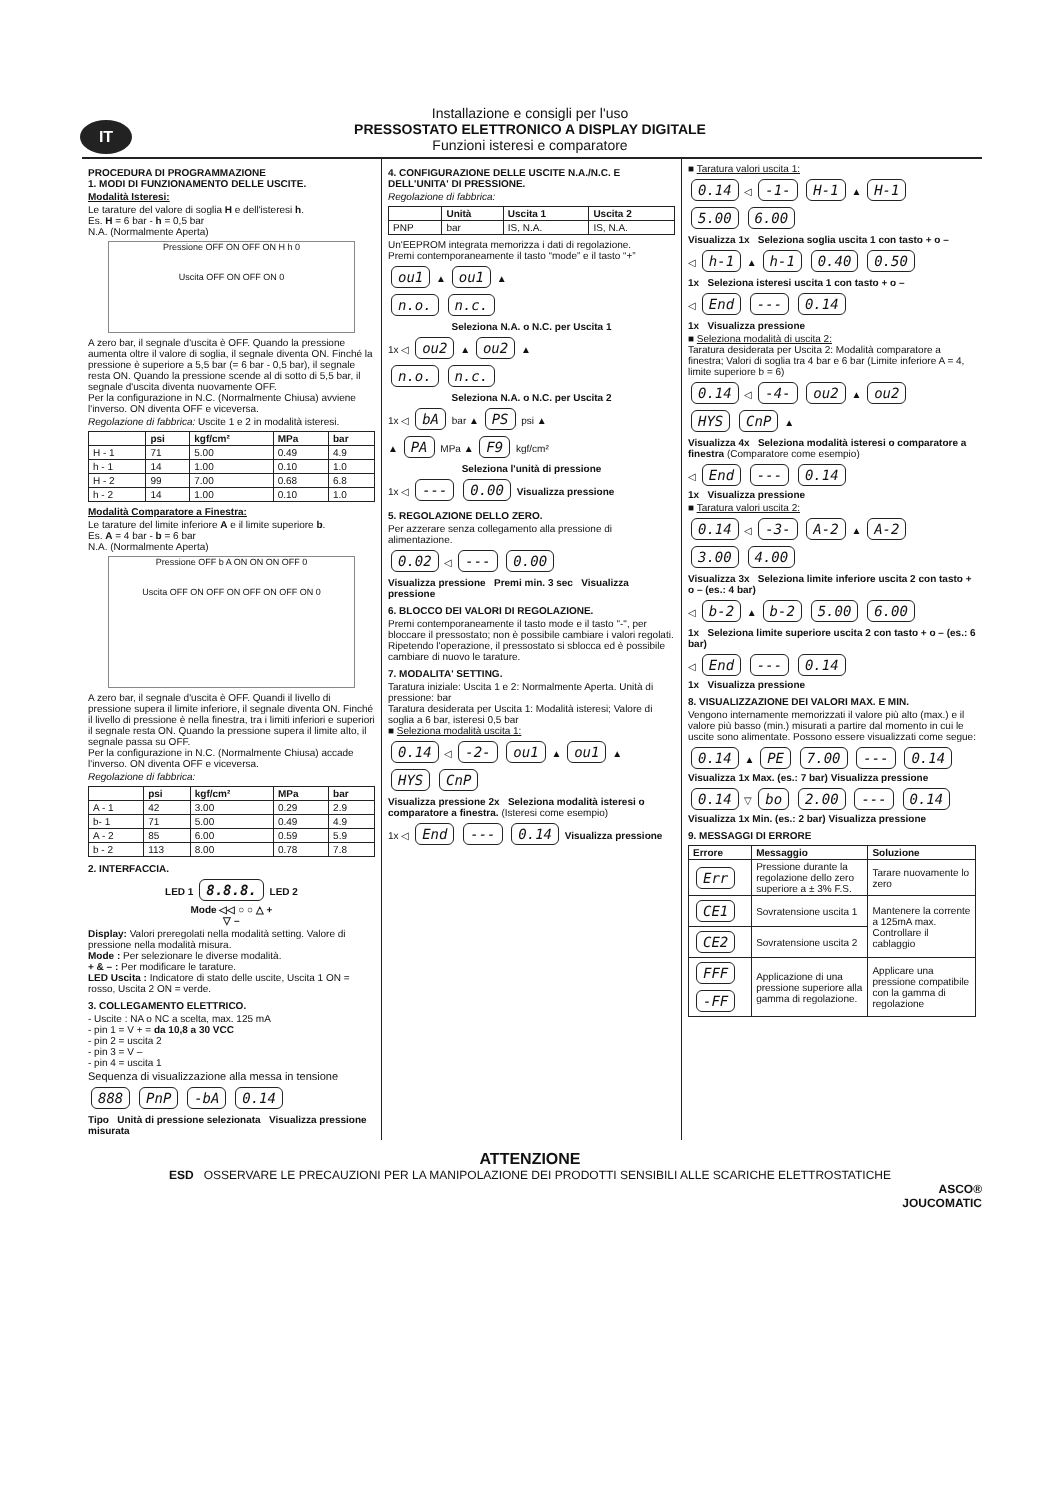IT
Installazione e consigli per l'uso
PRESSOSTATO ELETTRONICO A DISPLAY DIGITALE
Funzioni isteresi e comparatore
PROCEDURA DI PROGRAMMAZIONE
1. MODI DI FUNZIONAMENTO DELLE USCITE.
Modalità Isteresi:
Le tarature del valore di soglia H e dell'isteresi h.
Es. H = 6 bar - h = 0,5 bar
N.A. (Normalmente Aperta)
Pressione OFF ON OFF ON H h 0
Uscita OFF ON OFF ON 0
A zero bar, il segnale d'uscita è OFF. Quando la pressione aumenta oltre il valore di soglia, il segnale diventa ON. Finché la pressione è superiore a 5,5 bar (= 6 bar - 0,5 bar), il segnale resta ON. Quando la pressione scende al di sotto di 5,5 bar, il segnale d'uscita diventa nuovamente OFF.
Per la configurazione in N.C. (Normalmente Chiusa) avviene l'inverso. ON diventa OFF e viceversa.
Regolazione di fabbrica: Uscite 1 e 2 in modalità isteresi.
| | psi | kgf/cm² | MPa | bar |
| --- | --- | --- | --- | --- |
| H - 1 | 71 | 5.00 | 0.49 | 4.9 |
| h - 1 | 14 | 1.00 | 0.10 | 1.0 |
| H - 2 | 99 | 7.00 | 0.68 | 6.8 |
| h - 2 | 14 | 1.00 | 0.10 | 1.0 |
Modalità Comparatore a Finestra:
Le tarature del limite inferiore A e il limite superiore b.
Es. A = 4 bar - b = 6 bar
N.A. (Normalmente Aperta)
Pressione OFF b A ON ON ON OFF 0
Uscita OFF ON OFF ON OFF ON OFF ON 0
A zero bar, il segnale d'uscita è OFF. Quandi il livello di pressione supera il limite inferiore, il segnale diventa ON. Finché il livello di pressione è nella finestra, tra i limiti inferiori e superiori il segnale resta ON. Quando la pressione supera il limite alto, il segnale passa su OFF.
Per la configurazione in N.C. (Normalmente Chiusa) accade l'inverso. ON diventa OFF e viceversa.
Regolazione di fabbrica:
| | psi | kgf/cm² | MPa | bar |
| --- | --- | --- | --- | --- |
| A - 1 | 42 | 3.00 | 0.29 | 2.9 |
| b- 1 | 71 | 5.00 | 0.49 | 4.9 |
| A - 2 | 85 | 6.00 | 0.59 | 5.9 |
| b - 2 | 113 | 8.00 | 0.78 | 7.8 |
2. INTERFACCIA.
LED 1 8.8.8. LED 2
Mode ◁◁ ○ ○ △ +
▽ –
Display: Valori preregolati nella modalità setting. Valore di pressione nella modalità misura.
Mode : Per selezionare le diverse modalità.
+ & – : Per modificare le tarature.
LED Uscita : Indicatore di stato delle uscite, Uscita 1 ON = rosso, Uscita 2 ON = verde.
3. COLLEGAMENTO ELETTRICO.
- Uscite : NA o NC a scelta, max. 125 mA
- pin 1 = V + = da 10,8 a 30 VCC
- pin 2 = uscita 2
- pin 3 = V –
- pin 4 = uscita 1
Sequenza di visualizzazione alla messa in tensione
888 PnP -bA 0.14
Tipo Unità di pressione selezionata Visualizza pressione misurata
4. CONFIGURAZIONE DELLE USCITE N.A./N.C. E DELL'UNITA' DI PRESSIONE.
Regolazione di fabbrica:
| | Unità | Uscita 1 | Uscita 2 |
| --- | --- | --- | --- |
| PNP | bar | IS, N.A. | IS, N.A. |
Un'EEPROM integrata memorizza i dati di regolazione.
Premi contemporaneamente il tasto “mode” e il tasto “+”
ou1 ▲ ou1 ▲
n.o. n.c.
Seleziona N.A. o N.C. per Uscita 1
1x ◁ ou2 ▲ ou2 ▲
n.o. n.c.
Seleziona N.A. o N.C. per Uscita 2
1x ◁ bA bar ▲ PS psi ▲
▲ PA MPa ▲ F9 kgf/cm²
Seleziona l'unità di pressione
1x ◁ --- 0.00 Visualizza pressione
5. REGOLAZIONE DELLO ZERO.
Per azzerare senza collegamento alla pressione di alimentazione.
0.02 ◁ --- 0.00
Visualizza pressione Premi min. 3 sec Visualizza pressione
6. BLOCCO DEI VALORI DI REGOLAZIONE.
Premi contemporaneamente il tasto mode e il tasto "-", per bloccare il pressostato; non è possibile cambiare i valori regolati. Ripetendo l'operazione, il pressostato si sblocca ed è possibile cambiare di nuovo le tarature.
7. MODALITA' SETTING.
Taratura iniziale: Uscita 1 e 2: Normalmente Aperta. Unità di pressione: bar
Taratura desiderata per Uscita 1: Modalità isteresi; Valore di soglia a 6 bar, isteresi 0,5 bar
■ Seleziona modalità uscita 1:
0.14 ◁ -2- ou1 ▲ ou1 ▲
HYS CnP
Visualizza pressione 2x Seleziona modalità isteresi o comparatore a finestra. (Isteresi come esempio)
1x ◁ End --- 0.14 Visualizza pressione
■ Taratura valori uscita 1:
0.14 ◁ -1- H-1 ▲ H-1
5.00 6.00
Visualizza 1x Seleziona soglia uscita 1 con tasto + o –
◁ h-1 ▲ h-1 0.40 0.50
1x Seleziona isteresi uscita 1 con tasto + o –
◁ End --- 0.14
1x Visualizza pressione
■ Seleziona modalità di uscita 2:
Taratura desiderata per Uscita 2: Modalità comparatore a finestra; Valori di soglia tra 4 bar e 6 bar (Limite inferiore A = 4, limite superiore b = 6)
0.14 ◁ -4- ou2 ▲ ou2
HYS CnP ▲
Visualizza 4x Seleziona modalità isteresi o comparatore a finestra (Comparatore come esempio)
◁ End --- 0.14
1x Visualizza pressione
■ Taratura valori uscita 2:
0.14 ◁ -3- A-2 ▲ A-2
3.00 4.00
Visualizza 3x Seleziona limite inferiore uscita 2 con tasto + o – (es.: 4 bar)
◁ b-2 ▲ b-2 5.00 6.00
1x Seleziona limite superiore uscita 2 con tasto + o – (es.: 6 bar)
◁ End --- 0.14
1x Visualizza pressione
8. VISUALIZZAZIONE DEI VALORI MAX. E MIN.
Vengono internamente memorizzati il valore più alto (max.) e il valore più basso (min.) misurati a partire dal momento in cui le uscite sono alimentate. Possono essere visualizzati come segue:
0.14 ▲ PE 7.00 --- 0.14
Visualizza 1x Max. (es.: 7 bar) Visualizza pressione
0.14 ▽ bo 2.00 --- 0.14
Visualizza 1x Min. (es.: 2 bar) Visualizza pressione
9. MESSAGGI DI ERRORE
| Errore | Messaggio | Soluzione |
| --- | --- | --- |
| Err | Pressione durante la regolazione dello zero superiore a ± 3% F.S. | Tarare nuovamente lo zero |
| CE1 | Sovratensione uscita 1 | Mantenere la corrente a 125mA max. Controllare il cablaggio |
| CE2 | Sovratensione uscita 2 | |
| FFF -FF | Applicazione di una pressione superiore alla gamma di regolazione. | Applicare una pressione compatibile con la gamma di regolazione |
ATTENZIONE
ESD OSSERVARE LE PRECAUZIONI PER LA MANIPOLAZIONE DEI PRODOTTI SENSIBILI ALLE SCARICHE ELETTROSTATICHE
ASCO®
JOUCOMATIC